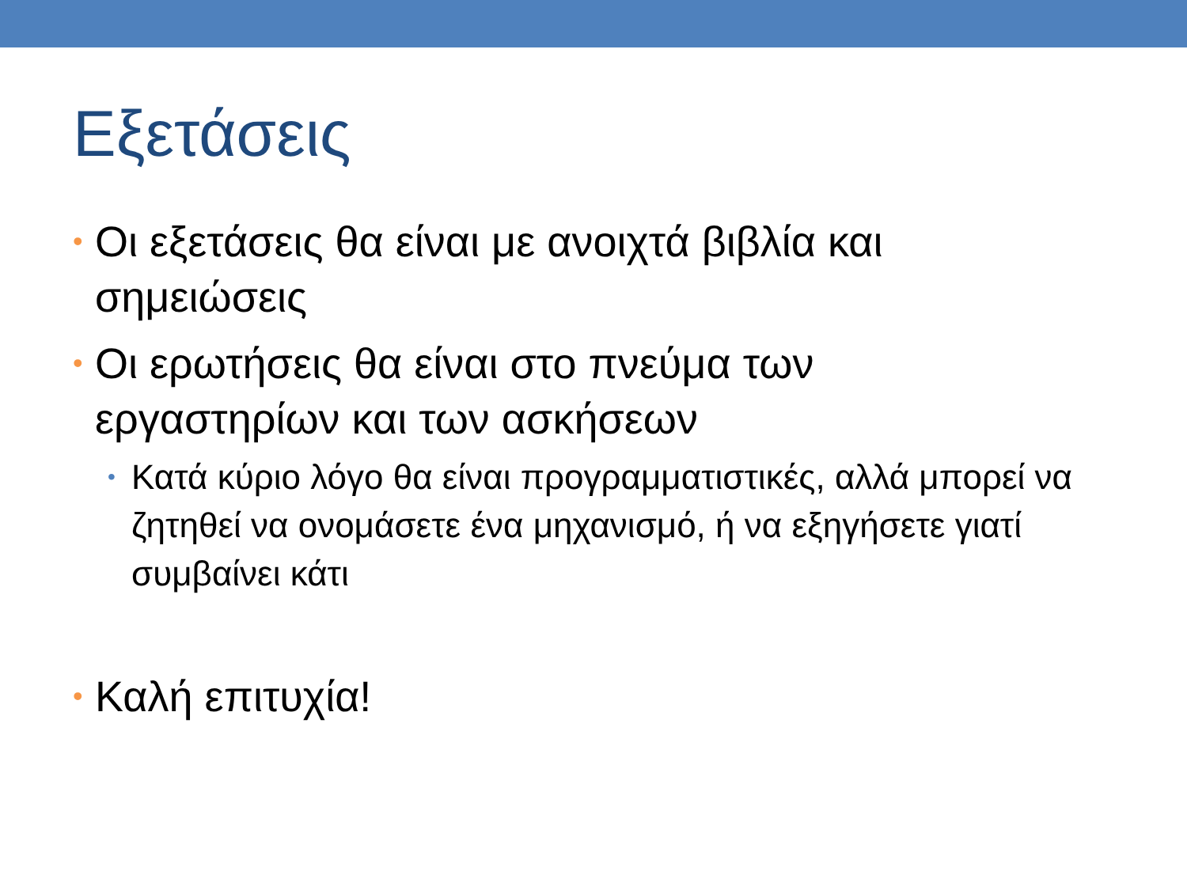Εξετάσεις
• Οι εξετάσεις θα είναι με ανοιχτά βιβλία και σημειώσεις
• Οι ερωτήσεις θα είναι στο πνεύμα των εργαστηρίων και των ασκήσεων
• Κατά κύριο λόγο θα είναι προγραμματιστικές, αλλά μπορεί να ζητηθεί να ονομάσετε ένα μηχανισμό, ή να εξηγήσετε γιατί συμβαίνει κάτι
• Καλή επιτυχία!